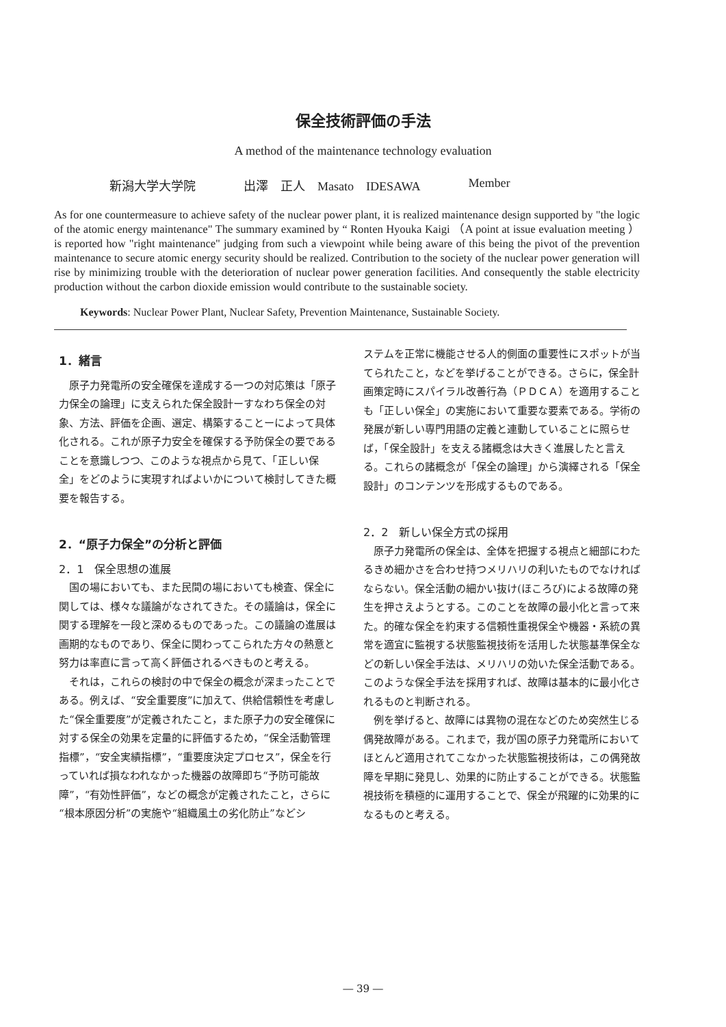保全技術評価の手法
A method of the maintenance technology evaluation
新潟大学大学院 出澤　正人　Masato　IDESAWA Member
As for one countermeasure to achieve safety of the nuclear power plant, it is realized maintenance design supported by "the logic of the atomic energy maintenance" The summary examined by “ Ronten Hyouka Kaigi （A point at issue evaluation meeting ） is reported how "right maintenance" judging from such a viewpoint while being aware of this being the pivot of the prevention maintenance to secure atomic energy security should be realized. Contribution to the society of the nuclear power generation will rise by minimizing trouble with the deterioration of nuclear power generation facilities. And consequently the stable electricity production without the carbon dioxide emission would contribute to the sustainable society.
Keywords: Nuclear Power Plant, Nuclear Safety, Prevention Maintenance, Sustainable Society.
1．緒言
原子力発電所の安全確保を達成する一つの対応策は「原子力保全の論理」に支えられた保全設計ーすなわち保全の対象、方法、評価を企画、選定、構築することーによって具体化される。これが原子力安全を確保する予防保全の要であることを意識しつつ、このような視点から見て、「正しい保全」をどのように実現すればよいかについて検討してきた概要を報告する。
2．“原子力保全”の分析と評価
2．1　保全思想の進展
国の場においても、また民間の場においても検査、保全に関しては、様々な議論がなされてきた。その議論は，保全に関する理解を一段と深めるものであった。この議論の進展は画期的なものであり、保全に関わってこられた方々の熱意と努力は率直に言って高く評価されるべきものと考える。
それは，これらの検討の中で保全の概念が深まったことである。例えば、“安全重要度”に加えて、供給信頼性を考慮した“保全重要度”が定義されたこと，また原子力の安全確保に対する保全の効果を定量的に評価するため，“保全活動管理指標”，“安全実績指標”，“重要度決定プロセス”，保全を行っていれば損なわれなかった機器の故障即ち“予防可能故障”，“有効性評価”，などの概念が定義されたこと，さらに“根本原因分析”の実施や“組織風土の劣化防止”などシ
ステムを正常に機能させる人的側面の重要性にスポットが当てられたこと，などを挙げることができる。さらに，保全計画策定時にスパイラル改善行為（ＰＤＣＡ）を適用することも「正しい保全」の実施において重要な要素である。学術の発展が新しい専門用語の定義と連動していることに照らせば，「保全設計」を支える諸概念は大きく進展したと言える。これらの諸概念が「保全の論理」から演繹される「保全設計」のコンテンツを形成するものである。
2．2　新しい保全方式の採用
原子力発電所の保全は、全体を把握する視点と細部にわたるきめ細かさを合わせ持つメリハリの利いたものでなければならない。保全活動の細かい抜け(ほころび)による故障の発生を押さえようとする。このことを故障の最小化と言って来た。的確な保全を約束する信頼性重視保全や機器・系統の異常を適宜に監視する状態監視技術を活用した状態基準保全などの新しい保全手法は、メリハリの効いた保全活動である。このような保全手法を採用すれば、故障は基本的に最小化されるものと判断される。
例を挙げると、故障には異物の混在などのため突然生じる偶発故障がある。これまで，我が国の原子力発電所においてほとんど適用されてこなかった状態監視技術は，この偶発故障を早期に発見し、効果的に防止することができる。状態監視技術を積極的に運用することで、保全が飛躍的に効果的になるものと考える。
― 39 ―